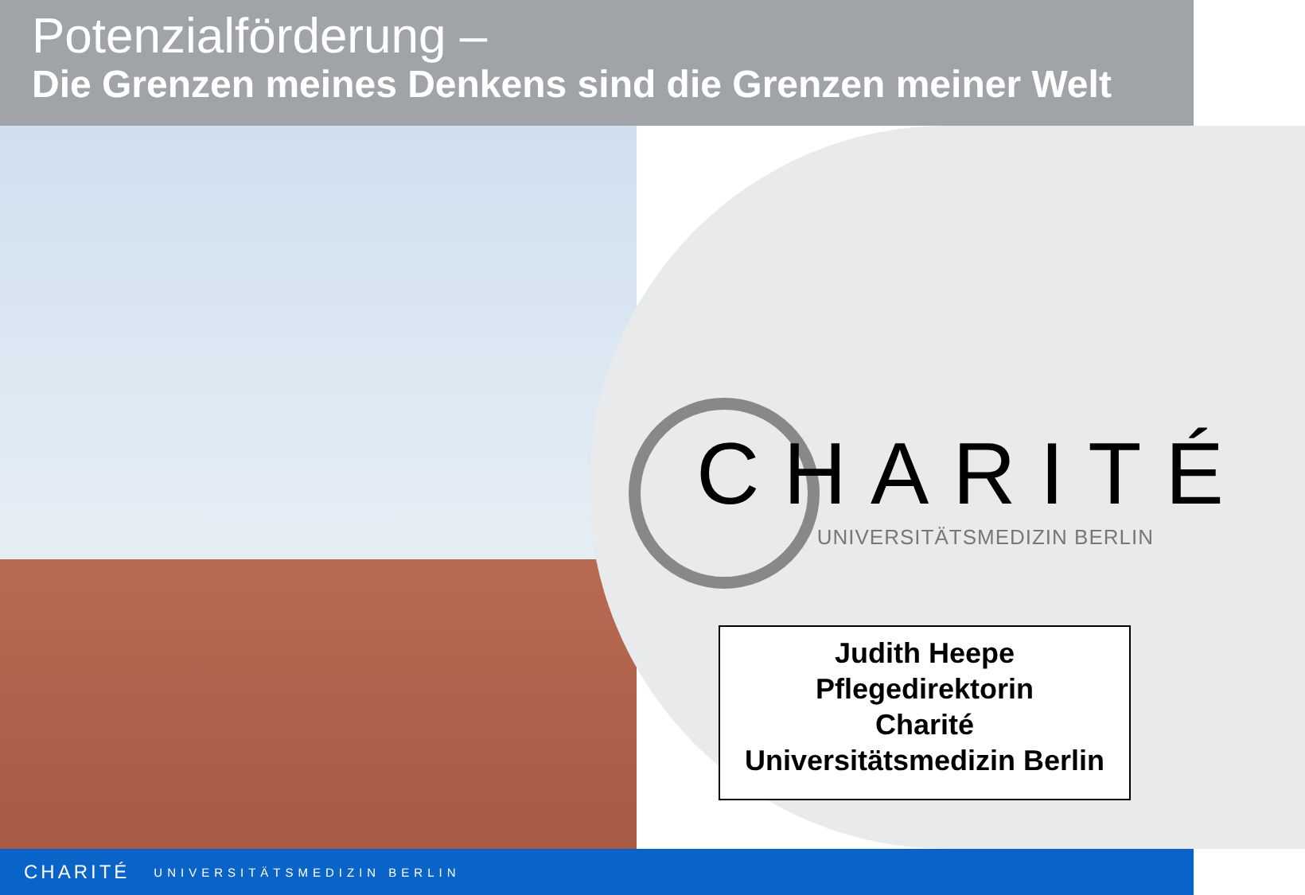Potenzialförderung –
Die Grenzen meines Denkens sind die Grenzen meiner Welt
CHARITÉ
UNIVERSITÄTSMEDIZIN BERLIN
Judith Heepe
Pflegedirektorin
Charité
Universitätsmedizin Berlin
CHARITÉ UNIVERSITÄTSMEDIZIN BERLIN